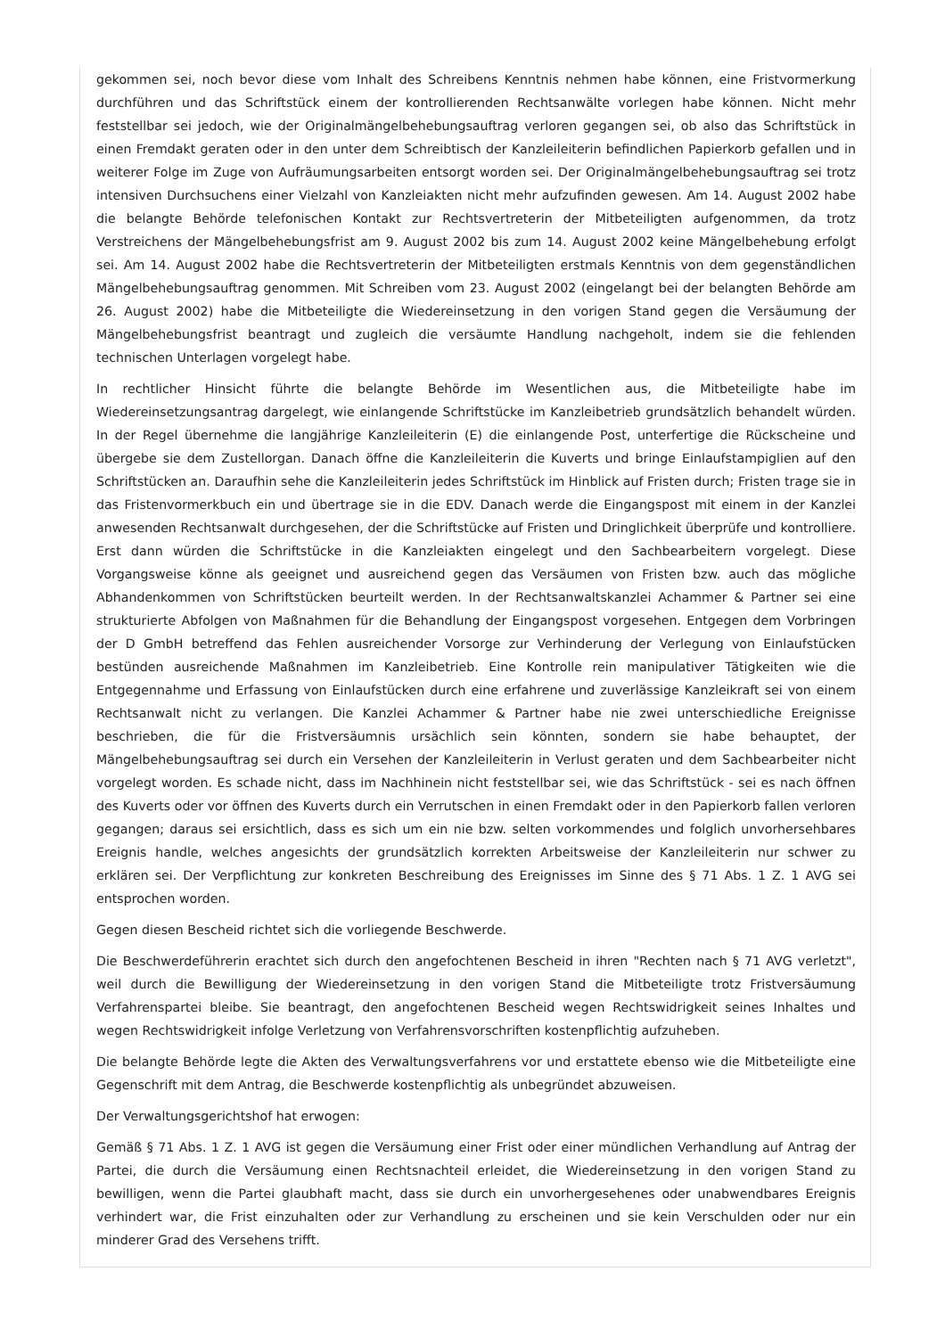gekommen sei, noch bevor diese vom Inhalt des Schreibens Kenntnis nehmen habe können, eine Fristvormerkung durchführen und das Schriftstück einem der kontrollierenden Rechtsanwälte vorlegen habe können. Nicht mehr feststellbar sei jedoch, wie der Originalmängelbehebungsauftrag verloren gegangen sei, ob also das Schriftstück in einen Fremdakt geraten oder in den unter dem Schreibtisch der Kanzleileiterin befindlichen Papierkorb gefallen und in weiterer Folge im Zuge von Aufräumungsarbeiten entsorgt worden sei. Der Originalmängelbehebungsauftrag sei trotz intensiven Durchsuchens einer Vielzahl von Kanzleiakten nicht mehr aufzufinden gewesen. Am 14. August 2002 habe die belangte Behörde telefonischen Kontakt zur Rechtsvertreterin der Mitbeteiligten aufgenommen, da trotz Verstreichens der Mängelbehebungsfrist am 9. August 2002 bis zum 14. August 2002 keine Mängelbehebung erfolgt sei. Am 14. August 2002 habe die Rechtsvertreterin der Mitbeteiligten erstmals Kenntnis von dem gegenständlichen Mängelbehebungsauftrag genommen. Mit Schreiben vom 23. August 2002 (eingelangt bei der belangten Behörde am 26. August 2002) habe die Mitbeteiligte die Wiedereinsetzung in den vorigen Stand gegen die Versäumung der Mängelbehebungsfrist beantragt und zugleich die versäumte Handlung nachgeholt, indem sie die fehlenden technischen Unterlagen vorgelegt habe.
In rechtlicher Hinsicht führte die belangte Behörde im Wesentlichen aus, die Mitbeteiligte habe im Wiedereinsetzungsantrag dargelegt, wie einlangende Schriftstücke im Kanzleibetrieb grundsätzlich behandelt würden. In der Regel übernehme die langjährige Kanzleileiterin (E) die einlangende Post, unterfertige die Rückscheine und übergebe sie dem Zustellorgan. Danach öffne die Kanzleileiterin die Kuverts und bringe Einlaufstampiglien auf den Schriftstücken an. Daraufhin sehe die Kanzleileiterin jedes Schriftstück im Hinblick auf Fristen durch; Fristen trage sie in das Fristenvormerkbuch ein und übertrage sie in die EDV. Danach werde die Eingangspost mit einem in der Kanzlei anwesenden Rechtsanwalt durchgesehen, der die Schriftstücke auf Fristen und Dringlichkeit überprüfe und kontrolliere. Erst dann würden die Schriftstücke in die Kanzleiakten eingelegt und den Sachbearbeitern vorgelegt. Diese Vorgangsweise könne als geeignet und ausreichend gegen das Versäumen von Fristen bzw. auch das mögliche Abhandenkommen von Schriftstücken beurteilt werden. In der Rechtsanwaltskanzlei Achammer & Partner sei eine strukturierte Abfolgen von Maßnahmen für die Behandlung der Eingangspost vorgesehen. Entgegen dem Vorbringen der D GmbH betreffend das Fehlen ausreichender Vorsorge zur Verhinderung der Verlegung von Einlaufstücken bestünden ausreichende Maßnahmen im Kanzleibetrieb. Eine Kontrolle rein manipulativer Tätigkeiten wie die Entgegennahme und Erfassung von Einlaufstücken durch eine erfahrene und zuverlässige Kanzleikraft sei von einem Rechtsanwalt nicht zu verlangen. Die Kanzlei Achammer & Partner habe nie zwei unterschiedliche Ereignisse beschrieben, die für die Fristversäumnis ursächlich sein könnten, sondern sie habe behauptet, der Mängelbehebungsauftrag sei durch ein Versehen der Kanzleileiterin in Verlust geraten und dem Sachbearbeiter nicht vorgelegt worden. Es schade nicht, dass im Nachhinein nicht feststellbar sei, wie das Schriftstück - sei es nach öffnen des Kuverts oder vor öffnen des Kuverts durch ein Verrutschen in einen Fremdakt oder in den Papierkorb fallen verloren gegangen; daraus sei ersichtlich, dass es sich um ein nie bzw. selten vorkommendes und folglich unvorhersehbares Ereignis handle, welches angesichts der grundsätzlich korrekten Arbeitsweise der Kanzleileiterin nur schwer zu erklären sei. Der Verpflichtung zur konkreten Beschreibung des Ereignisses im Sinne des § 71 Abs. 1 Z. 1 AVG sei entsprochen worden.
Gegen diesen Bescheid richtet sich die vorliegende Beschwerde.
Die Beschwerdeführerin erachtet sich durch den angefochtenen Bescheid in ihren "Rechten nach § 71 AVG verletzt", weil durch die Bewilligung der Wiedereinsetzung in den vorigen Stand die Mitbeteiligte trotz Fristversäumung Verfahrenspartei bleibe. Sie beantragt, den angefochtenen Bescheid wegen Rechtswidrigkeit seines Inhaltes und wegen Rechtswidrigkeit infolge Verletzung von Verfahrensvorschriften kostenpflichtig aufzuheben.
Die belangte Behörde legte die Akten des Verwaltungsverfahrens vor und erstattete ebenso wie die Mitbeteiligte eine Gegenschrift mit dem Antrag, die Beschwerde kostenpflichtig als unbegründet abzuweisen.
Der Verwaltungsgerichtshof hat erwogen:
Gemäß § 71 Abs. 1 Z. 1 AVG ist gegen die Versäumung einer Frist oder einer mündlichen Verhandlung auf Antrag der Partei, die durch die Versäumung einen Rechtsnachteil erleidet, die Wiedereinsetzung in den vorigen Stand zu bewilligen, wenn die Partei glaubhaft macht, dass sie durch ein unvorhergesehenes oder unabwendbares Ereignis verhindert war, die Frist einzuhalten oder zur Verhandlung zu erscheinen und sie kein Verschulden oder nur ein minderer Grad des Versehens trifft.